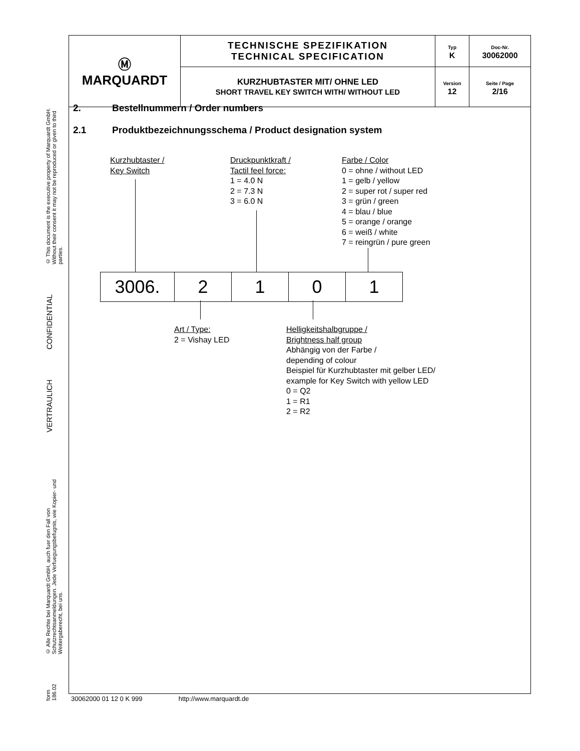| Ⓜ MARQUARDT | TECHNISCHE SPEZIFIKATION TECHNICAL SPECIFICATION | Typ K | Doc-Nr. 30062000 |
| | KURZHUBTASTER MIT/ OHNE LED SHORT TRAVEL KEY SWITCH WITH/ WITHOUT LED | Version 12 | Seite / Page 2/16 |
© This document is the executive property of Marquardt GmbH. Without their consent it may not be reproduced or given to third parties.
CONFIDENTIAL
VERTRAULICH
© Alle Rechte bei Marquardt GmbH, auch fuer den Fall von Schutzrechtsanmeldungen. Jede Verfuegungsbefugnis, wie Kopier- und Weitergaberecht, bei uns.
form 186.02
2. Bestellnummern / Order numbers
2.1 Produktbezeichnungsschema / Product designation system
Kurzhubtaster /
Key Switch
Druckpunktkraft /
Tactil feel force:
1 = 4.0 N
2 = 7.3 N
3 = 6.0 N
Farbe / Color
0 = ohne / without LED
1 = gelb / yellow
2 = super rot / super red
3 = grün / green
4 = blau / blue
5 = orange / orange
6 = weiß / white
7 = reingrün / pure green
| 3006. | 2 | 1 | 0 | 1 |
Art / Type:
2 = Vishay LED
Helligkeitshalbgruppe /
Brightness half group
Abhängig von der Farbe /
depending of colour
Beispiel für Kurzhubtaster mit gelber LED/
example for Key Switch with yellow LED
0 = Q2
1 = R1
2 = R2
30062000 01 12 0 K 999 http://www.marquardt.de